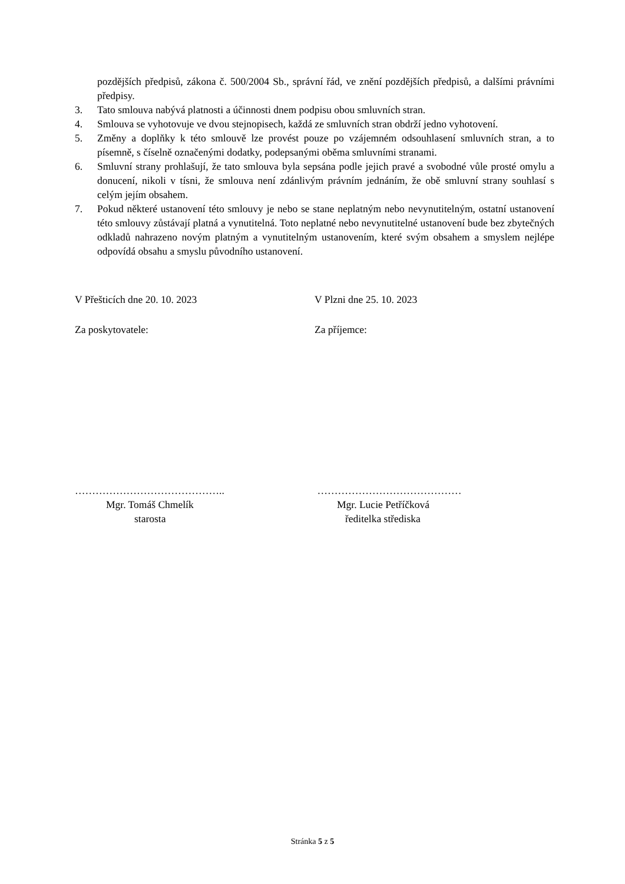pozdějších předpisů, zákona č. 500/2004 Sb., správní řád, ve znění pozdějších předpisů, a dalšími právními předpisy.
3. Tato smlouva nabývá platnosti a účinnosti dnem podpisu obou smluvních stran.
4. Smlouva se vyhotovuje ve dvou stejnopisech, každá ze smluvních stran obdrží jedno vyhotovení.
5. Změny a doplňky k této smlouvě lze provést pouze po vzájemném odsouhlasení smluvních stran, a to písemně, s číselně označenými dodatky, podepsanými oběma smluvními stranami.
6. Smluvní strany prohlašují, že tato smlouva byla sepsána podle jejich pravé a svobodné vůle prosté omylu a donucení, nikoli v tísni, že smlouva není zdánlivým právním jednáním, že obě smluvní strany souhlasí s celým jejím obsahem.
7. Pokud některé ustanovení této smlouvy je nebo se stane neplatným nebo nevynutitelným, ostatní ustanovení této smlouvy zůstávají platná a vynutitelná. Toto neplatné nebo nevynutitelné ustanovení bude bez zbytečných odkladů nahrazeno novým platným a vynutitelným ustanovením, které svým obsahem a smyslem nejlépe odpovídá obsahu a smyslu původního ustanovení.
V Přešticích dne 20. 10. 2023 V Plzni dne 25. 10. 2023
Za poskytovatele: Za příjemce:
……………………………………..
Mgr. Tomáš Chmelík
starosta
……………………………………
Mgr. Lucie Petříčková
ředitelka střediska
Stránka 5 z 5